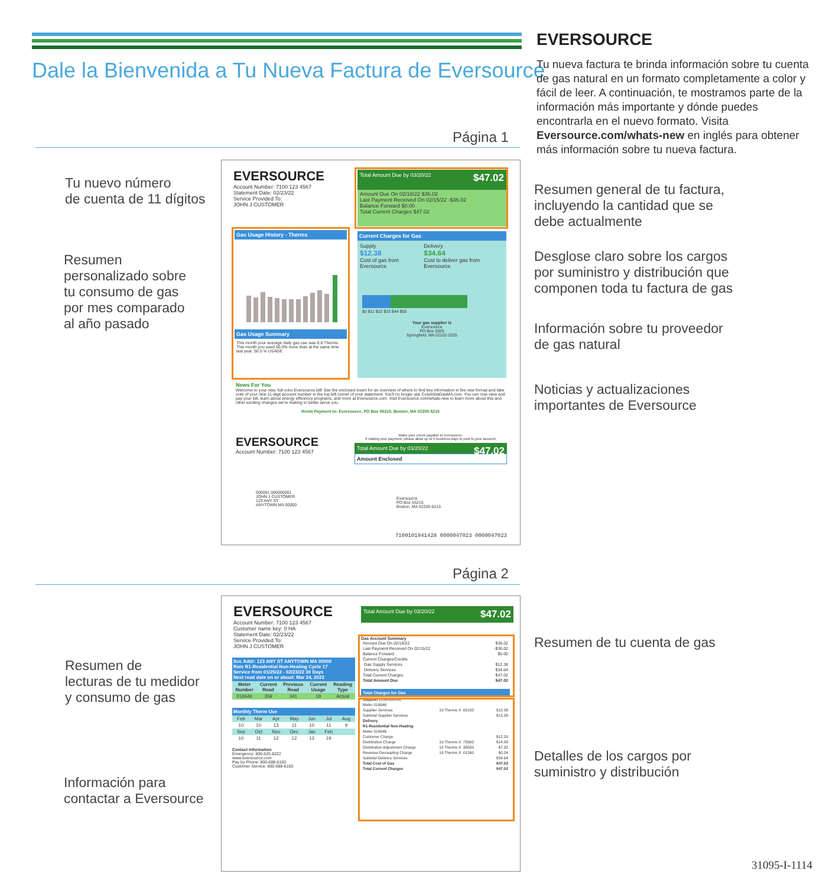Dale la Bienvenida a Tu Nueva Factura de Eversource
EVERSOURCE
Tu nueva factura te brinda información sobre tu cuenta de gas natural en un formato completamente a color y fácil de leer. A continuación, te mostramos parte de la información más importante y dónde puedes encontrarla en el nuevo formato. Visita Eversource.com/whats-new en inglés para obtener más información sobre tu nueva factura.
Página 1
Tu nuevo número
de cuenta de 11 dígitos
Resumen
personalizado sobre
tu consumo de gas
por mes comparado
al año pasado
Resumen general de tu factura,
incluyendo la cantidad que se
debe actualmente
Desglose claro sobre los cargos
por suministro y distribución que
componen toda tu factura de gas
Información sobre tu proveedor
de gas natural
Noticias y actualizaciones
importantes de Eversource
EVERSOURCE
Account Number: 7100 123 4567
Statement Date: 02/23/22
Service Provided To:
JOHN J CUSTOMER
Total Amount Due by 03/20/22 $47.02
Amount Due On 02/18/22 $36.02
Last Payment Received On 02/15/22 -$36.02
Balance Forward $0.00
Total Current Charges $47.02
Gas Usage History - Therms
Gas Usage Summary
This month your average daily gas use was 0.6 Therms. This month you used 50.0% more than at the same time last year. 50.0 % USAGE
Current Charges for Gas
Supply
$12.38
Cost of gas from Eversource
Delivery
$34.64
Cost to deliver gas from Eversource
$0 $11 $22 $33 $44 $55
Your gas supplier is
Eversource
PO Box 2025
Springfield, MA 01102-2025
News For You
Welcome to your new, full color Eversource bill! See the enclosed insert for an overview of where to find key information in the new format and take note of your new 11-digit account number in the top left corner of your statement. You'll no longer use ColumbiaGasMA.com. You can now view and pay your bill, learn about energy efficiency programs, and more at Eversource.com. Visit Eversource.com/whats-new to learn more about this and other exciting changes we're making to better serve you.
Remit Payment to: Eversource, PO Box 55215, Boston, MA 02205-5215
EVERSOURCE
Account Number: 7100 123 4567
Make your check payable to Eversource.
If mailing your payment, please allow up to 5 business days to post to your account.
Total Amount Due by 03/20/22 $47.02
Amount Enclosed
000001 000000001
JOHN J CUSTOMER
123 ANY ST
ANYTOWN MA 00000
Eversource
PO Box 55215
Boston, MA 02205-5215
7100101941428 0000047023 0000047023
Página 2
Resumen de
lecturas de tu medidor
y consumo de gas
Información para
contactar a Eversource
Resumen de tu cuenta de gas
Detalles de los cargos por
suministro y distribución
EVERSOURCE
Account Number: 7100 123 4567
Customer name key: 0 HA
Statement Date: 02/23/22
Service Provided To:
JOHN J CUSTOMER
Total Amount Due by 03/20/22 $47.02
Svc Addr: 123 ANY ST ANYTOWN MA 00000
Rate R1-Residential Non-Heating Cycle 17
Service from 01/25/22 - 02/23/22 30 Days
Next read date on or about: Mar 24, 2022
| Meter Number | Current Read | Previous Read | Current Usage | Reading Type |
| --- | --- | --- | --- | --- |
| 016646 | 359 | 341 | 18 | Actual |
Monthly Therm Use
| Feb | Mar | Apr | May | Jun | Jul | Aug |
| 10 | 10 | 13 | 11 | 10 | 11 | 9 |
| Sep | Oct | Nov | Dec | Jan | Feb | |
| 10 | 11 | 12 | 12 | 13 | 19 | |
Contact Information
Emergency: 800-525-8222
www.eversource.com
Pay by Phone: 800-688-6160
Customer Service: 800-688-6160
Gas Account Summary
| Amount Due On 02/18/22 | $36.02 |
| Last Payment Received On 02/15/22 | -$36.02 |
| Balance Forward | $0.00 |
| Current Charges/Credits | |
| Gas Supply Services | $12.38 |
| Delivery Services | $34.64 |
| Total Current Charges | $47.02 |
| Total Amount Due | $47.02 |
Total Charges for Gas
| Supplier (Eversource) | | |
| Meter 016646 | | |
| Supplier Services | 19 Therms X .65150 | $12.38 |
| Subtotal Supplier Services | | $12.38 |
| Delivery | | |
| R1-Residential Non-Heating | | |
| Meter 016646 | | |
| Customer Charge | | $12.20 |
| Distribution Charge | 19 Therms X .78300 | $14.88 |
| Distribution Adjustment Charge | 19 Therms X .38500 | $7.32 |
| Revenue Decoupling Charge | 19 Therms X .01260 | $0.24 |
| Subtotal Delivery Services | | $34.64 |
| Total Cost of Gas | | $47.02 |
| Total Current Charges | | $47.02 |
31095-I-1114